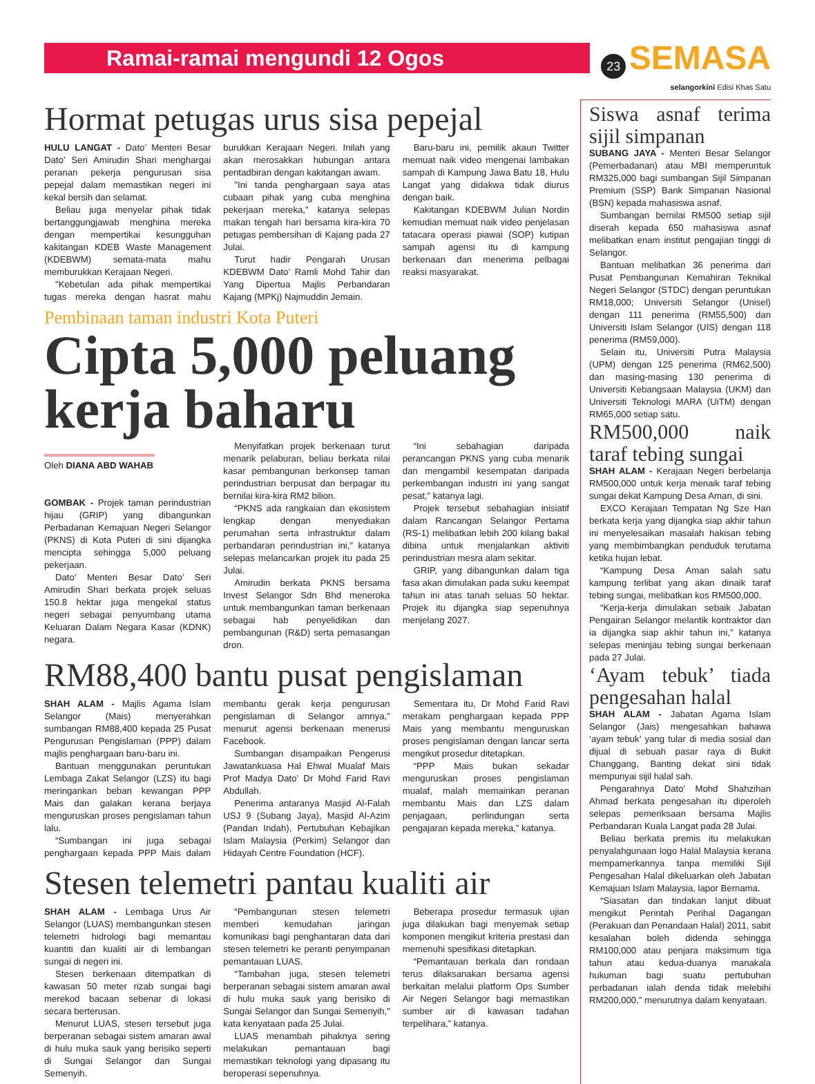Ramai-ramai mengundi 12 Ogos
23 SEMASA
selangorkini Edisi Khas Satu
Hormat petugas urus sisa pepejal
HULU LANGAT - Dato’ Menteri Besar Dato’ Seri Amirudin Shari menghargai peranan pekerja pengurusan sisa pepejal dalam memastikan negeri ini kekal bersih dan selamat.
Beliau juga menyelar pihak tidak bertanggungjawab menghina mereka dengan mempertikai kesungguhan kakitangan KDEB Waste Management (KDEBWM) semata-mata mahu memburukkan Kerajaan Negeri.
"Kebetulan ada pihak mempertikai tugas mereka dengan hasrat mahu burukkan Kerajaan Negeri. Inilah yang akan merosakkan hubungan antara pentadbiran dengan kakitangan awam.
"Ini tanda penghargaan saya atas cubaan pihak yang cuba menghina pekerjaan mereka," katanya selepas makan tengah hari bersama kira-kira 70 petugas pembersihan di Kajang pada 27 Julai.
Turut hadir Pengarah Urusan KDEBWM Dato’ Ramli Mohd Tahir dan Yang Dipertua Majlis Perbandaran Kajang (MPKj) Najmuddin Jemain.
Baru-baru ini, pemilik akaun Twitter memuat naik video mengenai lambakan sampah di Kampung Jawa Batu 18, Hulu Langat yang didakwa tidak diurus dengan baik.
Kakitangan KDEBWM Julian Nordin kemudian memuat naik video penjelasan tatacara operasi piawai (SOP) kutipan sampah agensi itu di kampung berkenaan dan menerima pelbagai reaksi masyarakat.
Pembinaan taman industri Kota Puteri
Cipta 5,000 peluang kerja baharu
Oleh DIANA ABD WAHAB
GOMBAK - Projek taman perindustrian hijau (GRIP) yang dibangunkan Perbadanan Kemajuan Negeri Selangor (PKNS) di Kota Puteri di sini dijangka mencipta sehingga 5,000 peluang pekerjaan.
Dato’ Menteri Besar Dato’ Seri Amirudin Shari berkata projek seluas 150.8 hektar juga mengekal status negeri sebagai penyumbang utama Keluaran Dalam Negara Kasar (KDNK) negara.
Menyifatkan projek berkenaan turut menarik pelaburan, beliau berkata nilai kasar pembangunan berkonsep taman perindustrian berpusat dan berpagar itu bernilai kira-kira RM2 bilion.
“PKNS ada rangkaian dan ekosistem lengkap dengan menyediakan perumahan serta infrastruktur dalam perbandaran perindustrian ini,” katanya selepas melancarkan projek itu pada 25 Julai.
Amirudin berkata PKNS bersama Invest Selangor Sdn Bhd meneroka untuk membangunkan taman berkenaan sebagai hab penyelidikan dan pembangunan (R&D) serta pemasangan dron.
“Ini sebahagian daripada perancangan PKNS yang cuba menarik dan mengambil kesempatan daripada perkembangan industri ini yang sangat pesat,” katanya lagi.
Projek tersebut sebahagian inisiatif dalam Rancangan Selangor Pertama (RS-1) melibatkan lebih 200 kilang bakal dibina untuk menjalankan aktiviti perindustrian mesra alam sekitar.
GRIP, yang dibangunkan dalam tiga fasa akan dimulakan pada suku keempat tahun ini atas tanah seluas 50 hektar. Projek itu dijangka siap sepenuhnya menjelang 2027.
RM88,400 bantu pusat pengislaman
SHAH ALAM - Majlis Agama Islam Selangor (Mais) menyerahkan sumbangan RM88,400 kepada 25 Pusat Pengurusan Pengislaman (PPP) dalam majlis penghargaan baru-baru ini.
Bantuan menggunakan peruntukan Lembaga Zakat Selangor (LZS) itu bagi meringankan beban kewangan PPP Mais dan galakan kerana berjaya menguruskan proses pengislaman tahun lalu.
“Sumbangan ini juga sebagai penghargaan kepada PPP Mais dalam membantu gerak kerja pengurusan pengislaman di Selangor amnya,” menurut agensi berkenaan menerusi Facebook.
Sumbangan disampaikan Pengerusi Jawatankuasa Hal Ehwal Mualaf Mais Prof Madya Dato’ Dr Mohd Farid Ravi Abdullah.
Penerima antaranya Masjid Al-Falah USJ 9 (Subang Jaya), Masjid Al-Azim (Pandan Indah), Pertubuhan Kebajikan Islam Malaysia (Perkim) Selangor dan Hidayah Centre Foundation (HCF).
Sementara itu, Dr Mohd Farid Ravi merakam penghargaan kepada PPP Mais yang membantu menguruskan proses pengislaman dengan lancar serta mengikut prosedur ditetapkan.
“PPP Mais bukan sekadar menguruskan proses pengislaman mualaf, malah memainkan peranan membantu Mais dan LZS dalam penjagaan, perlindungan serta pengajaran kepada mereka,” katanya.
Stesen telemetri pantau kualiti air
SHAH ALAM - Lembaga Urus Air Selangor (LUAS) membangunkan stesen telemetri hidrologi bagi memantau kuantiti dan kualiti air di lembangan sungai di negeri ini.
Stesen berkenaan ditempatkan di kawasan 50 meter rizab sungai bagi merekod bacaan sebenar di lokasi secara berterusan.
Menurut LUAS, stesen tersebut juga berperanan sebagai sistem amaran awal di hulu muka sauk yang berisiko seperti di Sungai Selangor dan Sungai Semenyih.
“Pembangunan stesen telemetri memberi kemudahan jaringan komunikasi bagi penghantaran data dari stesen telemetri ke peranti penyimpanan pemantauan LUAS.
“Tambahan juga, stesen telemetri berperanan sebagai sistem amaran awal di hulu muka sauk yang berisiko di Sungai Selangor dan Sungai Semenyih,” kata kenyataan pada 25 Julai.
LUAS menambah pihaknya sering melakukan pemantauan bagi memastikan teknologi yang dipasang itu beroperasi sepenuhnya.
Beberapa prosedur termasuk ujian juga dilakukan bagi menyemak setiap komponen mengikut kriteria prestasi dan memenuhi spesifikasi ditetapkan.
“Pemantauan berkala dan rondaan terus dilaksanakan bersama agensi berkaitan melalui platform Ops Sumber Air Negeri Selangor bagi memastikan sumber air di kawasan tadahan terpelihara,” katanya.
Siswa asnaf terima sijil simpanan
SUBANG JAYA - Menteri Besar Selangor (Pemerbadanan) atau MBI memperuntuk RM325,000 bagi sumbangan Sijil Simpanan Premium (SSP) Bank Simpanan Nasional (BSN) kepada mahasiswa asnaf.
Sumbangan bernilai RM500 setiap sijil diserah kepada 650 mahasiswa asnaf melibatkan enam institut pengajian tinggi di Selangor.
Bantuan melibatkan 36 penerima dari Pusat Pembangunan Kemahiran Teknikal Negeri Selangor (STDC) dengan peruntukan RM18,000; Universiti Selangor (Unisel) dengan 111 penerima (RM55,500) dan Universiti Islam Selangor (UIS) dengan 118 penerima (RM59,000).
Selain itu, Universiti Putra Malaysia (UPM) dengan 125 penerima (RM62,500) dan masing-masing 130 penerima di Universiti Kebangsaan Malaysia (UKM) dan Universiti Teknologi MARA (UiTM) dengan RM65,000 setiap satu.
RM500,000 naik taraf tebing sungai
SHAH ALAM - Kerajaan Negeri berbelanja RM500,000 untuk kerja menaik taraf tebing sungai dekat Kampung Desa Aman, di sini.
EXCO Kerajaan Tempatan Ng Sze Han berkata kerja yang dijangka siap akhir tahun ini menyelesaikan masalah hakisan tebing yang membimbangkan penduduk terutama ketika hujan lebat.
“Kampung Desa Aman salah satu kampung terlibat yang akan dinaik taraf tebing sungai, melibatkan kos RM500,000.
“Kerja-kerja dimulakan sebaik Jabatan Pengairan Selangor melantik kontraktor dan ia dijangka siap akhir tahun ini,” katanya selepas meninjau tebing sungai berkenaan pada 27 Julai.
‘Ayam tebuk’ tiada pengesahan halal
SHAH ALAM - Jabatan Agama Islam Selangor (Jais) mengesahkan bahawa ‘ayam tebuk’ yang tular di media sosial dan dijual di sebuah pasar raya di Bukit Changgang, Banting dekat sini tidak mempunyai sijil halal sah.
Pengarahnya Dato' Mohd Shahzihan Ahmad berkata pengesahan itu diperoleh selepas pemeriksaan bersama Majlis Perbandaran Kuala Langat pada 28 Julai.
Beliau berkata premis itu melakukan penyalahgunaan logo Halal Malaysia kerana mempamerkannya tanpa memiliki Sijil Pengesahan Halal dikeluarkan oleh Jabatan Kemajuan Islam Malaysia, lapor Bernama.
“Siasatan dan tindakan lanjut dibuat mengikut Perintah Perihal Dagangan (Perakuan dan Penandaan Halal) 2011, sabit kesalahan boleh didenda sehingga RM100,000 atau penjara maksimum tiga tahun atau kedua-duanya manakala hukuman bagi suatu pertubuhan perbadanan ialah denda tidak melebihi RM200,000,” menurutnya dalam kenyataan.